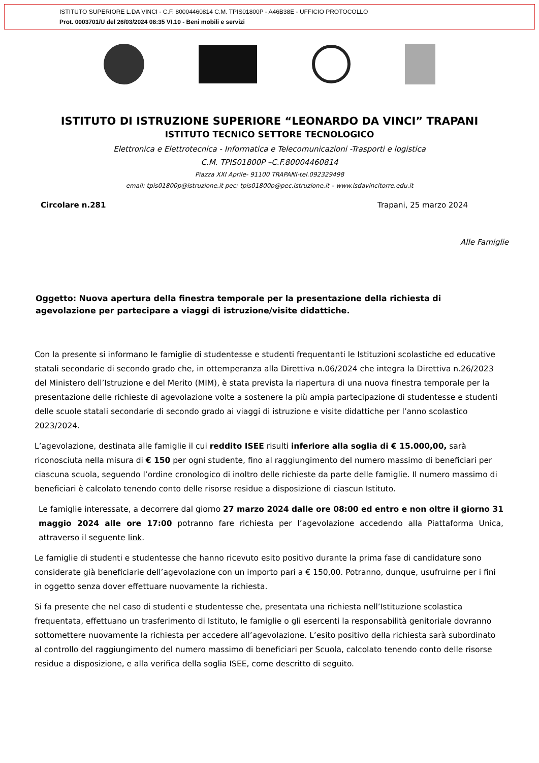ISTITUTO SUPERIORE L.DA VINCI - C.F. 80004460814 C.M. TPIS01800P - A46B38E - UFFICIO PROTOCOLLO
Prot. 0003701/U del 26/03/2024 08:35 VI.10 - Beni mobili e servizi
ISTITUTO DI ISTRUZIONE SUPERIORE “LEONARDO DA VINCI” TRAPANI
ISTITUTO TECNICO SETTORE TECNOLOGICO
Elettronica e Elettrotecnica - Informatica e Telecomunicazioni -Trasporti e logistica
C.M. TPIS01800P –C.F.80004460814
Piazza XXI Aprile- 91100 TRAPANI-tel.092329498
email: tpis01800p@istruzione.it pec: tpis01800p@pec.istruzione.it – www.isdavincitorre.edu.it
Circolare n.281 Trapani, 25 marzo 2024
Alle Famiglie
Oggetto: Nuova apertura della finestra temporale per la presentazione della richiesta di agevolazione per partecipare a viaggi di istruzione/visite didattiche.
Con la presente si informano le famiglie di studentesse e studenti frequentanti le Istituzioni scolastiche ed educative statali secondarie di secondo grado che, in ottemperanza alla Direttiva n.06/2024 che integra la Direttiva n.26/2023 del Ministero dell’Istruzione e del Merito (MIM), è stata prevista la riapertura di una nuova finestra temporale per la presentazione delle richieste di agevolazione volte a sostenere la più ampia partecipazione di studentesse e studenti delle scuole statali secondarie di secondo grado ai viaggi di istruzione e visite didattiche per l’anno scolastico 2023/2024.
L’agevolazione, destinata alle famiglie il cui reddito ISEE risulti inferiore alla soglia di € 15.000,00, sarà riconosciuta nella misura di € 150 per ogni studente, fino al raggiungimento del numero massimo di beneficiari per ciascuna scuola, seguendo l’ordine cronologico di inoltro delle richieste da parte delle famiglie. Il numero massimo di beneficiari è calcolato tenendo conto delle risorse residue a disposizione di ciascun Istituto.
Le famiglie interessate, a decorrere dal giorno 27 marzo 2024 dalle ore 08:00 ed entro e non oltre il giorno 31 maggio 2024 alle ore 17:00 potranno fare richiesta per l’agevolazione accedendo alla Piattaforma Unica, attraverso il seguente link.
Le famiglie di studenti e studentesse che hanno ricevuto esito positivo durante la prima fase di candidature sono considerate già beneficiarie dell’agevolazione con un importo pari a € 150,00. Potranno, dunque, usufruirne per i fini in oggetto senza dover effettuare nuovamente la richiesta.
Si fa presente che nel caso di studenti e studentesse che, presentata una richiesta nell’Istituzione scolastica frequentata, effettuano un trasferimento di Istituto, le famiglie o gli esercenti la responsabilità genitoriale dovranno sottomettere nuovamente la richiesta per accedere all’agevolazione. L’esito positivo della richiesta sarà subordinato al controllo del raggiungimento del numero massimo di beneficiari per Scuola, calcolato tenendo conto delle risorse residue a disposizione, e alla verifica della soglia ISEE, come descritto di seguito.